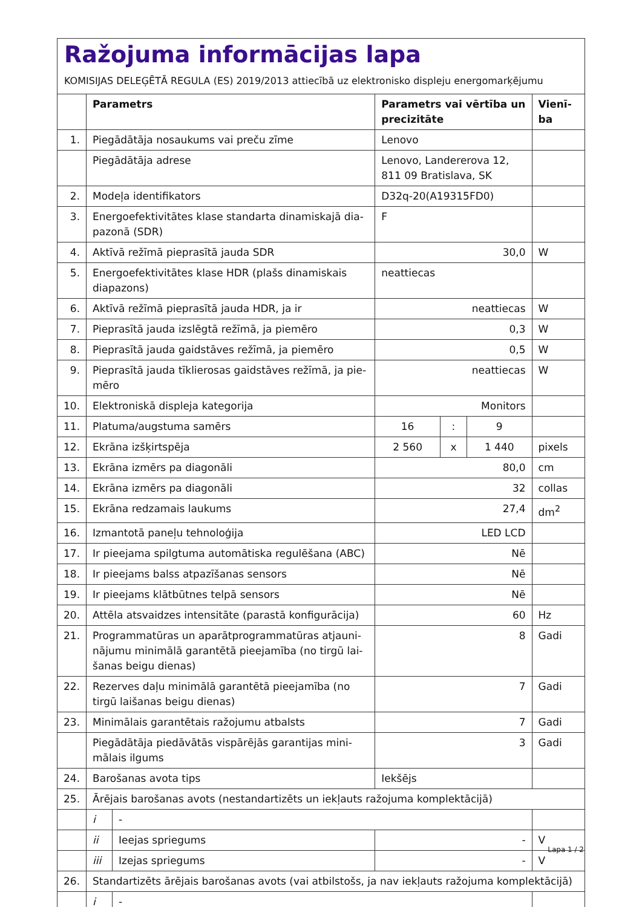Ražojuma informācijas lapa
KOMISIJAS DELEĢĒTĀ REGULA (ES) 2019/2013 attiecībā uz elektronisko displeju energomarķējumu
| | Parametrs | | Parametrs vai vērtība un precizitāte | | | Vienī-ba |
| --- | --- | --- | --- | --- | --- | --- |
| 1. | Piegādātāja nosaukums vai preču zīme | | Lenovo | | | |
| | Piegādātāja adrese | | Lenovo, Landererova 12, 811 09 Bratislava, SK | | | |
| 2. | Modeļa identifikators | | D32q-20(A19315FD0) | | | |
| 3. | Energoefektivitātes klase standarta dinamiskajā dia-pazonā (SDR) | | F | | | |
| 4. | Aktīvā režīmā pieprasītā jauda SDR | | 30,0 | | | W |
| 5. | Energoefektivitātes klase HDR (plašs dinamiskais diapazons) | | neattiecas | | | |
| 6. | Aktīvā režīmā pieprasītā jauda HDR, ja ir | | neattiecas | | | W |
| 7. | Pieprasītā jauda izslēgtā režīmā, ja piemēro | | 0,3 | | | W |
| 8. | Pieprasītā jauda gaidstāves režīmā, ja piemēro | | 0,5 | | | W |
| 9. | Pieprasītā jauda tīklierosas gaidstāves režīmā, ja pie-mēro | | neattiecas | | | W |
| 10. | Elektroniskā displeja kategorija | | Monitors | | | |
| 11. | Platuma/augstuma samērs | | 16 | : | 9 | |
| 12. | Ekrāna izšķirtspēja | | 2 560 | x | 1 440 | pixels |
| 13. | Ekrāna izmērs pa diagonāli | | 80,0 | | | cm |
| 14. | Ekrāna izmērs pa diagonāli | | 32 | | | collas |
| 15. | Ekrāna redzamais laukums | | 27,4 | | | dm<sup>2</sup> |
| 16. | Izmantotā paneļu tehnoloģija | | LED LCD | | | |
| 17. | Ir pieejama spilgtuma automātiska regulēšana (ABC) | | Nē | | | |
| 18. | Ir pieejams balss atpazīšanas sensors | | Nē | | | |
| 19. | Ir pieejams klātbūtnes telpā sensors | | Nē | | | |
| 20. | Attēla atsvaidzes intensitāte (parastā konfigurācija) | | 60 | | | Hz |
| 21. | Programmatūras un aparātprogrammatūras atjauni-nājumu minimālā garantētā pieejamība (no tirgū lai-šanas beigu dienas) | | 8 | | | Gadi |
| 22. | Rezerves daļu minimālā garantētā pieejamība (no tirgū laišanas beigu dienas) | | 7 | | | Gadi |
| 23. | Minimālais garantētais ražojumu atbalsts | | 7 | | | Gadi |
| | Piegādātāja piedāvātās vispārējās garantijas mini-mālais ilgums | | 3 | | | Gadi |
| 24. | Barošanas avota tips | | Iekšējs | | | |
| 25. | Ārējais barošanas avots (nestandartizēts un iekļauts ražojuma komplektācijā) | | | | | |
| | i | - | | | | |
| | ii | Ieejas spriegums | - | | | V |
| | iii | Izejas spriegums | - | | | V |
| 26. | Standartizēts ārējais barošanas avots (vai atbilstošs, ja nav iekļauts ražojuma komplektācijā) | | | | | |
| | i | - | | | | |
Lapa 1 / 2